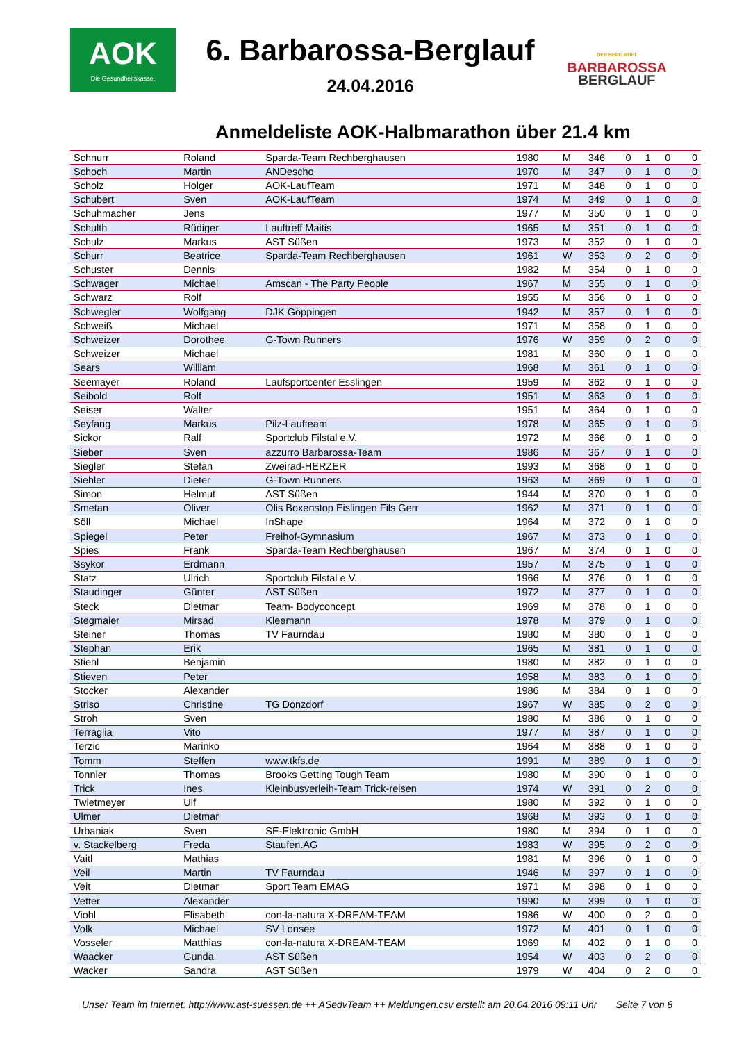AOK
Die Gesundheitskasse.
6. Barbarossa-Berglauf
24.04.2016
DER BERG RUFT
BARBAROSSA
BERGLAUF
Anmeldeliste AOK-Halbmarathon über 21.4 km
| Schnurr | Roland | Sparda-Team Rechberghausen | 1980 | M | 346 | 0 | 1 | 0 | 0 |
| Schoch | Martin | ANDescho | 1970 | M | 347 | 0 | 1 | 0 | 0 |
| Scholz | Holger | AOK-LaufTeam | 1971 | M | 348 | 0 | 1 | 0 | 0 |
| Schubert | Sven | AOK-LaufTeam | 1974 | M | 349 | 0 | 1 | 0 | 0 |
| Schuhmacher | Jens | | 1977 | M | 350 | 0 | 1 | 0 | 0 |
| Schulth | Rüdiger | Lauftreff Maitis | 1965 | M | 351 | 0 | 1 | 0 | 0 |
| Schulz | Markus | AST Süßen | 1973 | M | 352 | 0 | 1 | 0 | 0 |
| Schurr | Beatrice | Sparda-Team Rechberghausen | 1961 | W | 353 | 0 | 2 | 0 | 0 |
| Schuster | Dennis | | 1982 | M | 354 | 0 | 1 | 0 | 0 |
| Schwager | Michael | Amscan - The Party People | 1967 | M | 355 | 0 | 1 | 0 | 0 |
| Schwarz | Rolf | | 1955 | M | 356 | 0 | 1 | 0 | 0 |
| Schwegler | Wolfgang | DJK Göppingen | 1942 | M | 357 | 0 | 1 | 0 | 0 |
| Schweiß | Michael | | 1971 | M | 358 | 0 | 1 | 0 | 0 |
| Schweizer | Dorothee | G-Town Runners | 1976 | W | 359 | 0 | 2 | 0 | 0 |
| Schweizer | Michael | | 1981 | M | 360 | 0 | 1 | 0 | 0 |
| Sears | William | | 1968 | M | 361 | 0 | 1 | 0 | 0 |
| Seemayer | Roland | Laufsportcenter Esslingen | 1959 | M | 362 | 0 | 1 | 0 | 0 |
| Seibold | Rolf | | 1951 | M | 363 | 0 | 1 | 0 | 0 |
| Seiser | Walter | | 1951 | M | 364 | 0 | 1 | 0 | 0 |
| Seyfang | Markus | Pilz-Laufteam | 1978 | M | 365 | 0 | 1 | 0 | 0 |
| Sickor | Ralf | Sportclub Filstal e.V. | 1972 | M | 366 | 0 | 1 | 0 | 0 |
| Sieber | Sven | azzurro Barbarossa-Team | 1986 | M | 367 | 0 | 1 | 0 | 0 |
| Siegler | Stefan | Zweirad-HERZER | 1993 | M | 368 | 0 | 1 | 0 | 0 |
| Siehler | Dieter | G-Town Runners | 1963 | M | 369 | 0 | 1 | 0 | 0 |
| Simon | Helmut | AST Süßen | 1944 | M | 370 | 0 | 1 | 0 | 0 |
| Smetan | Oliver | Olis Boxenstop Eislingen Fils Gerr | 1962 | M | 371 | 0 | 1 | 0 | 0 |
| Söll | Michael | InShape | 1964 | M | 372 | 0 | 1 | 0 | 0 |
| Spiegel | Peter | Freihof-Gymnasium | 1967 | M | 373 | 0 | 1 | 0 | 0 |
| Spies | Frank | Sparda-Team Rechberghausen | 1967 | M | 374 | 0 | 1 | 0 | 0 |
| Ssykor | Erdmann | | 1957 | M | 375 | 0 | 1 | 0 | 0 |
| Statz | Ulrich | Sportclub Filstal e.V. | 1966 | M | 376 | 0 | 1 | 0 | 0 |
| Staudinger | Günter | AST Süßen | 1972 | M | 377 | 0 | 1 | 0 | 0 |
| Steck | Dietmar | Team- Bodyconcept | 1969 | M | 378 | 0 | 1 | 0 | 0 |
| Stegmaier | Mirsad | Kleemann | 1978 | M | 379 | 0 | 1 | 0 | 0 |
| Steiner | Thomas | TV Faurndau | 1980 | M | 380 | 0 | 1 | 0 | 0 |
| Stephan | Erik | | 1965 | M | 381 | 0 | 1 | 0 | 0 |
| Stiehl | Benjamin | | 1980 | M | 382 | 0 | 1 | 0 | 0 |
| Stieven | Peter | | 1958 | M | 383 | 0 | 1 | 0 | 0 |
| Stocker | Alexander | | 1986 | M | 384 | 0 | 1 | 0 | 0 |
| Striso | Christine | TG Donzdorf | 1967 | W | 385 | 0 | 2 | 0 | 0 |
| Stroh | Sven | | 1980 | M | 386 | 0 | 1 | 0 | 0 |
| Terraglia | Vito | | 1977 | M | 387 | 0 | 1 | 0 | 0 |
| Terzic | Marinko | | 1964 | M | 388 | 0 | 1 | 0 | 0 |
| Tomm | Steffen | www.tkfs.de | 1991 | M | 389 | 0 | 1 | 0 | 0 |
| Tonnier | Thomas | Brooks Getting Tough Team | 1980 | M | 390 | 0 | 1 | 0 | 0 |
| Trick | Ines | Kleinbusverleih-Team Trick-reisen | 1974 | W | 391 | 0 | 2 | 0 | 0 |
| Twietmeyer | Ulf | | 1980 | M | 392 | 0 | 1 | 0 | 0 |
| Ulmer | Dietmar | | 1968 | M | 393 | 0 | 1 | 0 | 0 |
| Urbaniak | Sven | SE-Elektronic GmbH | 1980 | M | 394 | 0 | 1 | 0 | 0 |
| v. Stackelberg | Freda | Staufen.AG | 1983 | W | 395 | 0 | 2 | 0 | 0 |
| Vaitl | Mathias | | 1981 | M | 396 | 0 | 1 | 0 | 0 |
| Veil | Martin | TV Faurndau | 1946 | M | 397 | 0 | 1 | 0 | 0 |
| Veit | Dietmar | Sport Team EMAG | 1971 | M | 398 | 0 | 1 | 0 | 0 |
| Vetter | Alexander | | 1990 | M | 399 | 0 | 1 | 0 | 0 |
| Viohl | Elisabeth | con-la-natura X-DREAM-TEAM | 1986 | W | 400 | 0 | 2 | 0 | 0 |
| Volk | Michael | SV Lonsee | 1972 | M | 401 | 0 | 1 | 0 | 0 |
| Vosseler | Matthias | con-la-natura X-DREAM-TEAM | 1969 | M | 402 | 0 | 1 | 0 | 0 |
| Waacker | Gunda | AST Süßen | 1954 | W | 403 | 0 | 2 | 0 | 0 |
| Wacker | Sandra | AST Süßen | 1979 | W | 404 | 0 | 2 | 0 | 0 |
Unser Team im Internet: http://www.ast-suessen.de ++ ASedvTeam ++ Meldungen.csv erstellt am 20.04.2016 09:11 Uhr Seite 7 von 8